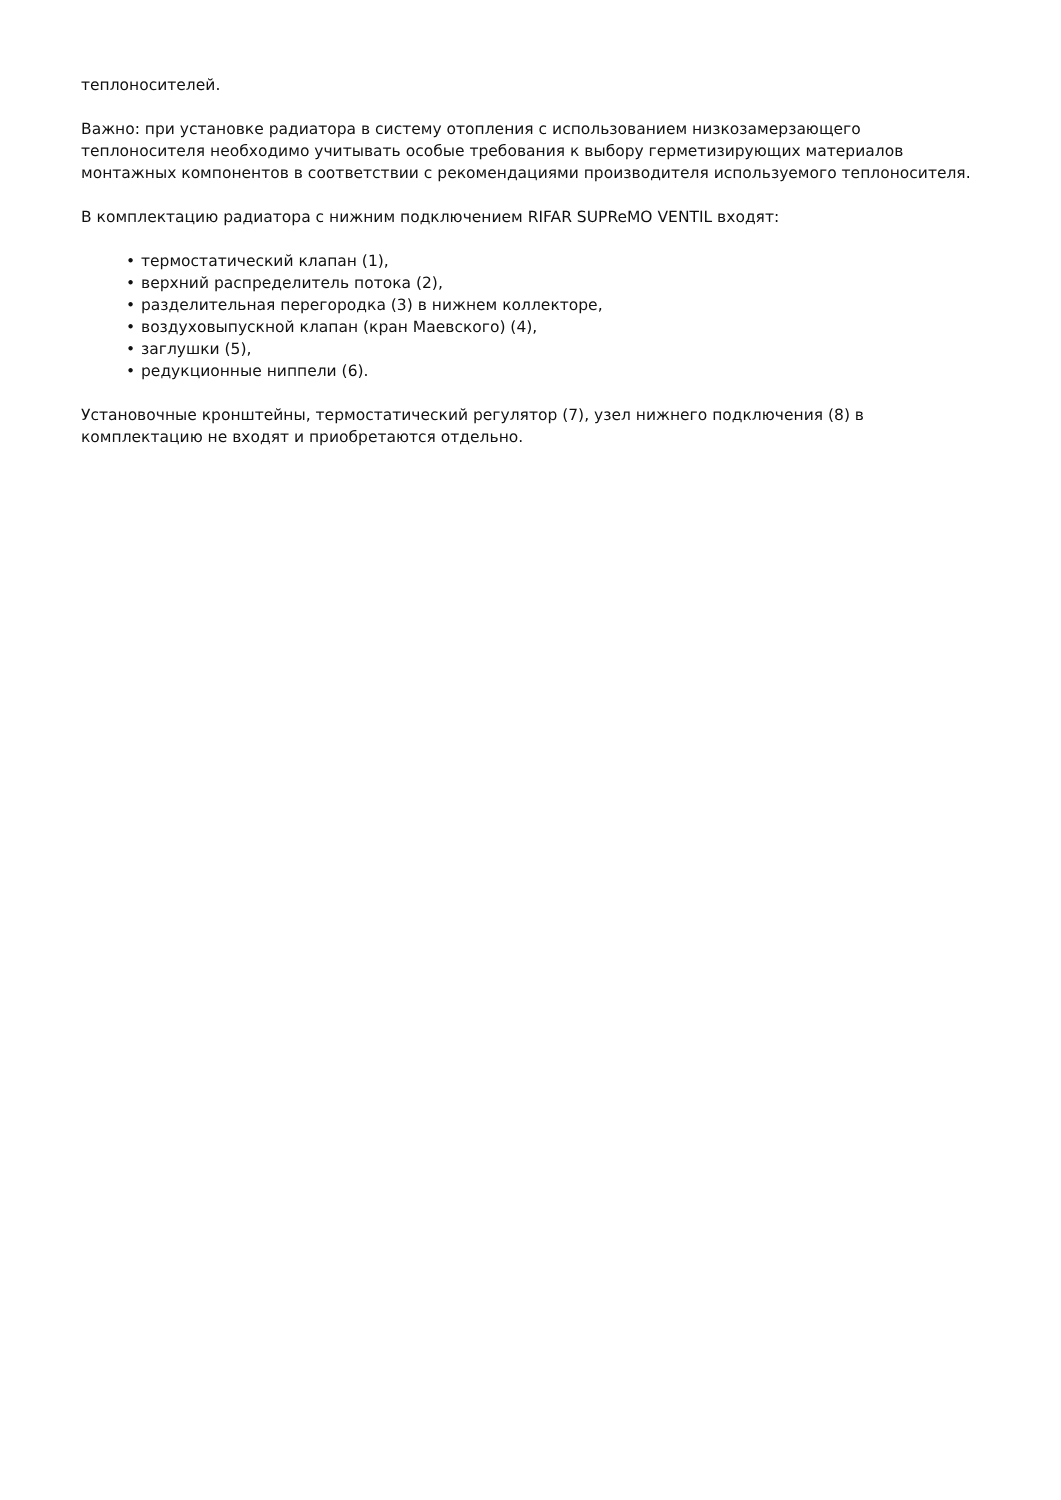теплоносителей.
Важно: при установке радиатора в систему отопления с использованием низкозамерзающего теплоносителя необходимо учитывать особые требования к выбору герметизирующих материалов монтажных компонентов в соответствии с рекомендациями производителя используемого теплоносителя.
В комплектацию радиатора с нижним подключением RIFAR SUPReMO VENTIL входят:
• термостатический клапан (1),
• верхний распределитель потока (2),
• разделительная перегородка (3) в нижнем коллекторе,
• воздуховыпускной клапан (кран Маевского) (4),
• заглушки (5),
• редукционные ниппели (6).
Установочные кронштейны, термостатический регулятор (7), узел нижнего подключения (8) в комплектацию не входят и приобретаются отдельно.